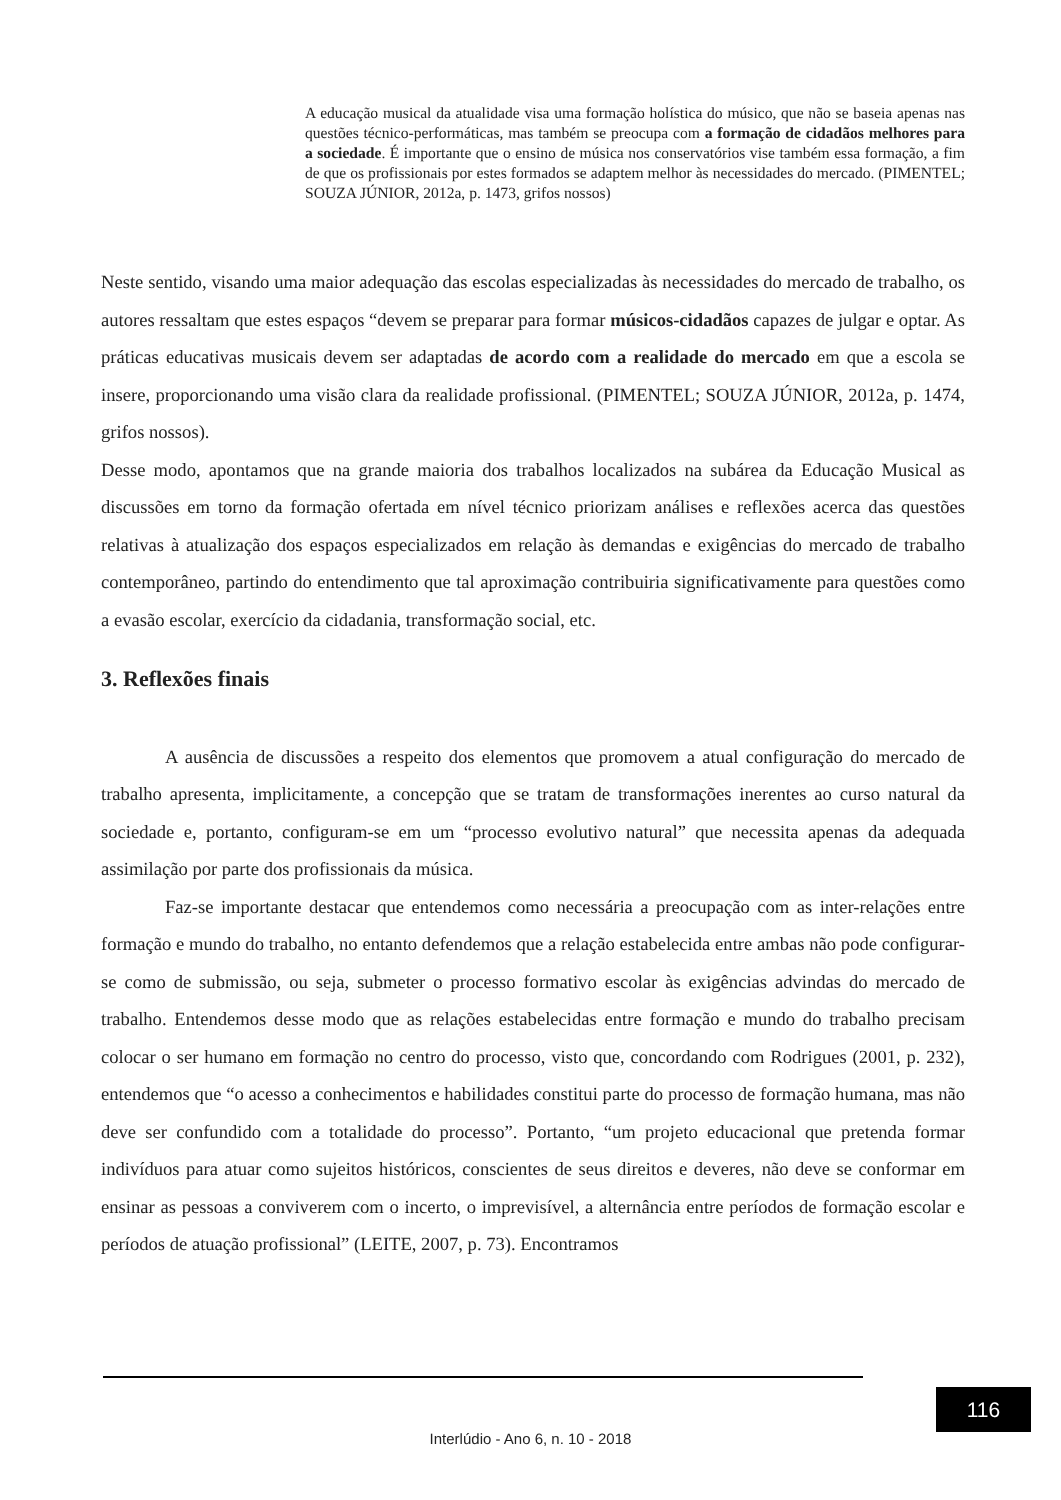A educação musical da atualidade visa uma formação holística do músico, que não se baseia apenas nas questões técnico-performáticas, mas também se preocupa com a formação de cidadãos melhores para a sociedade. É importante que o ensino de música nos conservatórios vise também essa formação, a fim de que os profissionais por estes formados se adaptem melhor às necessidades do mercado. (PIMENTEL; SOUZA JÚNIOR, 2012a, p. 1473, grifos nossos)
Neste sentido, visando uma maior adequação das escolas especializadas às necessidades do mercado de trabalho, os autores ressaltam que estes espaços “devem se preparar para formar músicos-cidadãos capazes de julgar e optar. As práticas educativas musicais devem ser adaptadas de acordo com a realidade do mercado em que a escola se insere, proporcionando uma visão clara da realidade profissional. (PIMENTEL; SOUZA JÚNIOR, 2012a, p. 1474, grifos nossos).
Desse modo, apontamos que na grande maioria dos trabalhos localizados na subárea da Educação Musical as discussões em torno da formação ofertada em nível técnico priorizam análises e reflexões acerca das questões relativas à atualização dos espaços especializados em relação às demandas e exigências do mercado de trabalho contemporâneo, partindo do entendimento que tal aproximação contribuiria significativamente para questões como a evasão escolar, exercício da cidadania, transformação social, etc.
3. Reflexões finais
A ausência de discussões a respeito dos elementos que promovem a atual configuração do mercado de trabalho apresenta, implicitamente, a concepção que se tratam de transformações inerentes ao curso natural da sociedade e, portanto, configuram-se em um “processo evolutivo natural” que necessita apenas da adequada assimilação por parte dos profissionais da música.
Faz-se importante destacar que entendemos como necessária a preocupação com as inter-relações entre formação e mundo do trabalho, no entanto defendemos que a relação estabelecida entre ambas não pode configurar-se como de submissão, ou seja, submeter o processo formativo escolar às exigências advindas do mercado de trabalho. Entendemos desse modo que as relações estabelecidas entre formação e mundo do trabalho precisam colocar o ser humano em formação no centro do processo, visto que, concordando com Rodrigues (2001, p. 232), entendemos que “o acesso a conhecimentos e habilidades constitui parte do processo de formação humana, mas não deve ser confundido com a totalidade do processo”. Portanto, “um projeto educacional que pretenda formar indivíduos para atuar como sujeitos históricos, conscientes de seus direitos e deveres, não deve se conformar em ensinar as pessoas a conviverem com o incerto, o imprevisível, a alternância entre períodos de formação escolar e períodos de atuação profissional” (LEITE, 2007, p. 73). Encontramos
116
Interlúdio - Ano 6, n. 10 - 2018